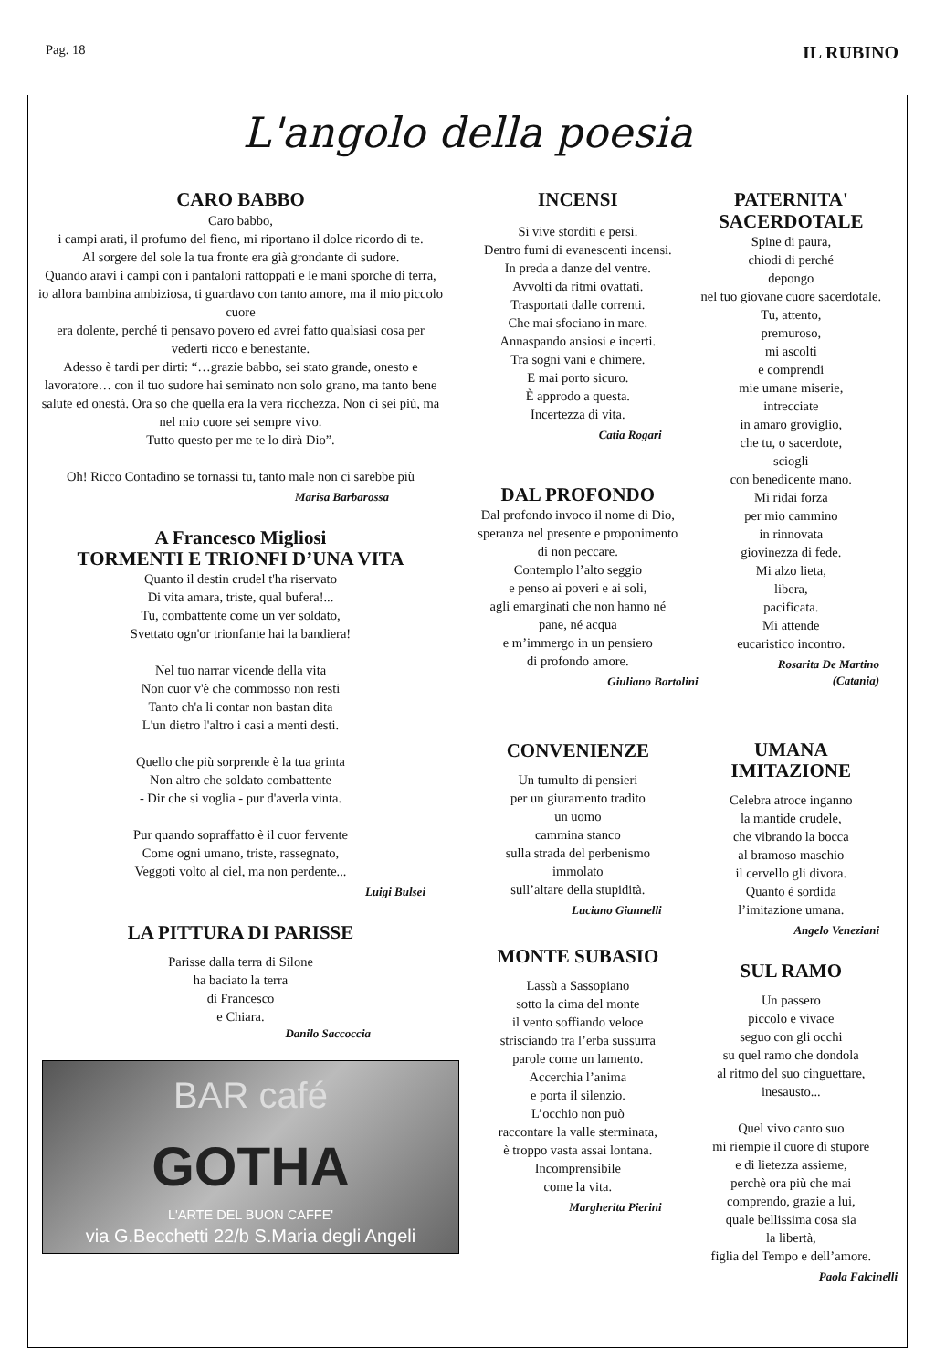Pag. 18 IL RUBINO
L'angolo della poesia
CARO BABBO
Caro babbo,
i campi arati, il profumo del fieno, mi riportano il dolce ricordo di te.
Al sorgere del sole la tua fronte era già grondante di sudore.
Quando aravi i campi con i pantaloni rattoppati e le mani sporche di terra,
io allora bambina ambiziosa, ti guardavo con tanto amore, ma il mio piccolo cuore
era dolente, perché ti pensavo povero ed avrei fatto qualsiasi cosa per vederti ricco e benestante.
Adesso è tardi per dirti: “…grazie babbo, sei stato grande, onesto e lavoratore… con il tuo sudore hai seminato non solo grano, ma tanto bene salute ed onestà. Ora so che quella era la vera ricchezza. Non ci sei più, ma nel mio cuore sei sempre vivo.
Tutto questo per me te lo dirà Dio”.
Oh! Ricco Contadino se tornassi tu, tanto male non ci sarebbe più
Marisa Barbarossa
A Francesco Migliosi
TORMENTI E TRIONFI D’UNA VITA
Quanto il destin crudel t'ha riservato
Di vita amara, triste, qual bufera!...
Tu, combattente come un ver soldato,
Svettato ogn'or trionfante hai la bandiera!
Nel tuo narrar vicende della vita
Non cuor v'è che commosso non resti
Tanto ch'a li contar non bastan dita
L'un dietro l'altro i casi a menti desti.
Quello che più sorprende è la tua grinta
Non altro che soldato combattente
- Dir che si voglia - pur d'averla vinta.
Pur quando sopraffatto è il cuor fervente
Come ogni umano, triste, rassegnato,
Veggoti volto al ciel, ma non perdente...
Luigi Bulsei
LA PITTURA DI PARISSE
Parisse dalla terra di Silone
ha baciato la terra
di Francesco
e Chiara.
Danilo Saccoccia
BAR café
GOTHA
L'ARTE DEL BUON CAFFE'
via G.Becchetti 22/b S.Maria degli Angeli
INCENSI
Si vive storditi e persi.
Dentro fumi di evanescenti incensi.
In preda a danze del ventre.
Avvolti da ritmi ovattati.
Trasportati dalle correnti.
Che mai sfociano in mare.
Annaspando ansiosi e incerti.
Tra sogni vani e chimere.
E mai porto sicuro.
È approdo a questa.
Incertezza di vita.
Catia Rogari
DAL PROFONDO
Dal profondo invoco il nome di Dio,
speranza nel presente e proponimento di non peccare.
Contemplo l’alto seggio
e penso ai poveri e ai soli,
agli emarginati che non hanno né pane, né acqua
e m’immergo in un pensiero
di profondo amore.
Giuliano Bartolini
CONVENIENZE
Un tumulto di pensieri
per un giuramento tradito
un uomo
cammina stanco
sulla strada del perbenismo
immolato
sull’altare della stupidità.
Luciano Giannelli
MONTE SUBASIO
Lassù a Sassopiano
sotto la cima del monte
il vento soffiando veloce
strisciando tra l’erba sussurra
parole come un lamento.
Accerchia l’anima
e porta il silenzio.
L’occhio non può
raccontare la valle sterminata,
è troppo vasta assai lontana.
Incomprensibile
come la vita.
Margherita Pierini
PATERNITA'
SACERDOTALE
Spine di paura,
chiodi di perché
depongo
nel tuo giovane cuore sacerdotale.
Tu, attento,
premuroso,
mi ascolti
e comprendi
mie umane miserie,
intrecciate
in amaro groviglio,
che tu, o sacerdote,
sciogli
con benedicente mano.
Mi ridai forza
per mio cammino
in rinnovata
giovinezza di fede.
Mi alzo lieta,
libera,
pacificata.
Mi attende
eucaristico incontro.
Rosarita De Martino
(Catania)
UMANA
IMITAZIONE
Celebra atroce inganno
la mantide crudele,
che vibrando la bocca
al bramoso maschio
il cervello gli divora.
Quanto è sordida
l’imitazione umana.
Angelo Veneziani
SUL RAMO
Un passero
piccolo e vivace
seguo con gli occhi
su quel ramo che dondola
al ritmo del suo cinguettare,
inesausto...
Quel vivo canto suo
mi riempie il cuore di stupore
e di lietezza assieme,
perchè ora più che mai
comprendo, grazie a lui,
quale bellissima cosa sia
la libertà,
figlia del Tempo e dell’amore.
Paola Falcinelli